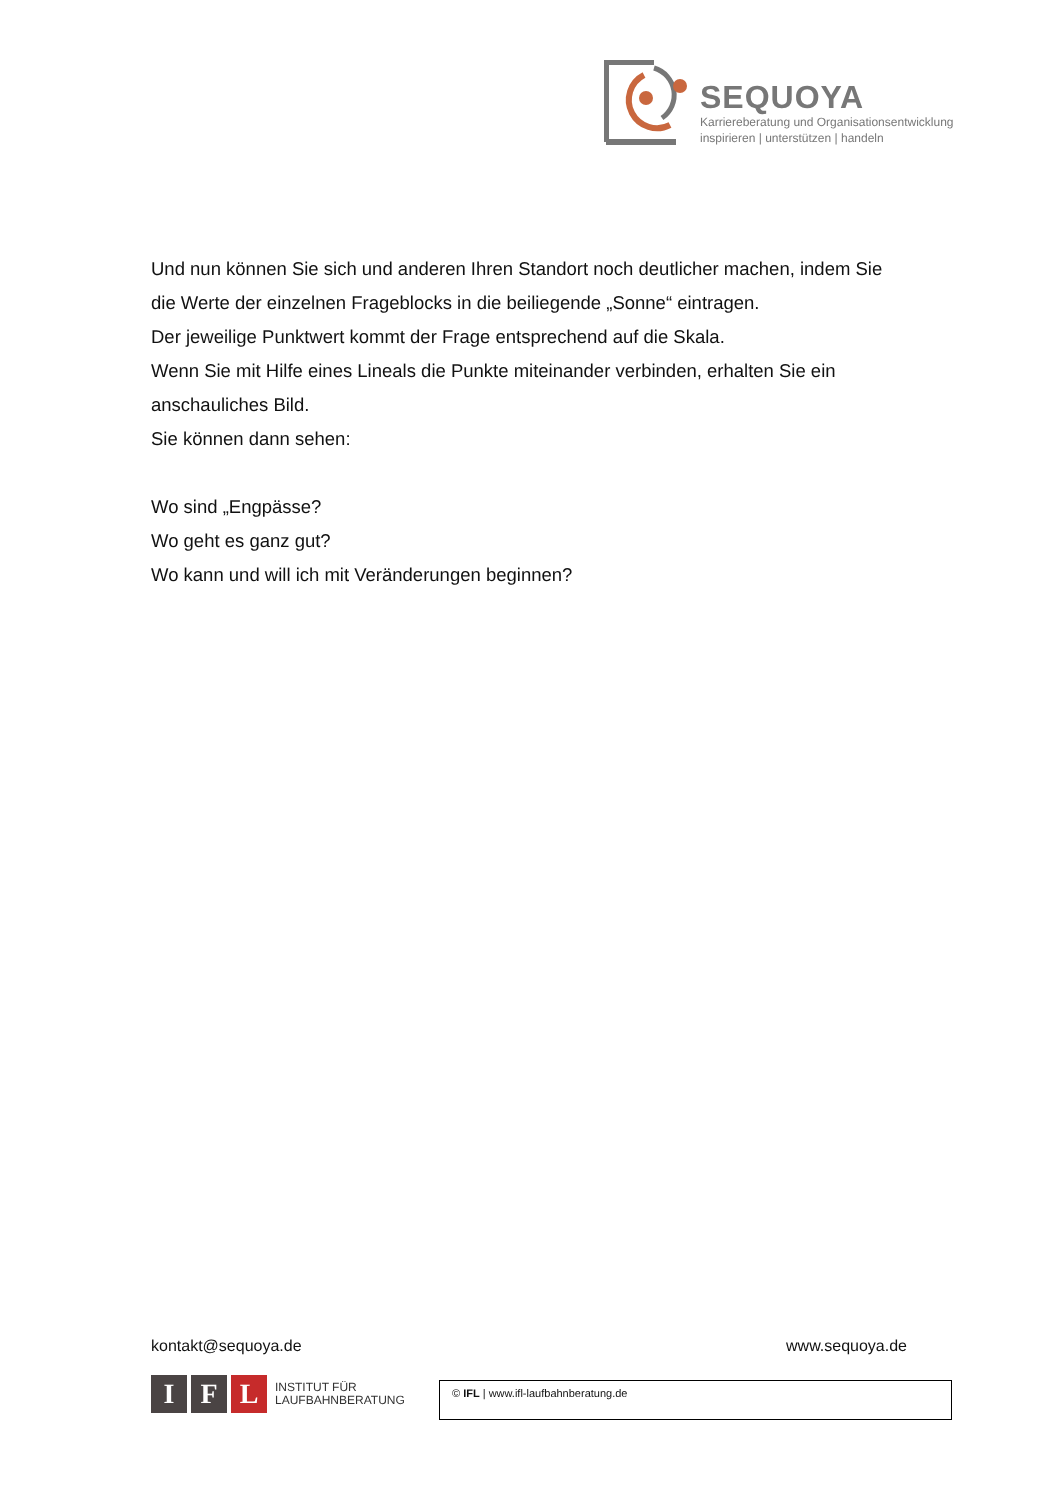SEQUOYA
Karriereberatung und Organisationsentwicklung
inspirieren | unterstützen | handeln
Und nun können Sie sich und anderen Ihren Standort noch deutlicher machen, indem Sie die Werte der einzelnen Frageblocks in die beiliegende „Sonne“ eintragen.
Der jeweilige Punktwert kommt der Frage entsprechend auf die Skala.
Wenn Sie mit Hilfe eines Lineals die Punkte miteinander verbinden, erhalten Sie ein anschauliches Bild.
Sie können dann sehen:
Wo sind „Engpässe?
Wo geht es ganz gut?
Wo kann und will ich mit Veränderungen beginnen?
kontakt@sequoya.de www.sequoya.de
I F L
INSTITUT FÜR
LAUFBAHNBERATUNG
© IFL | www.ifl-laufbahnberatung.de